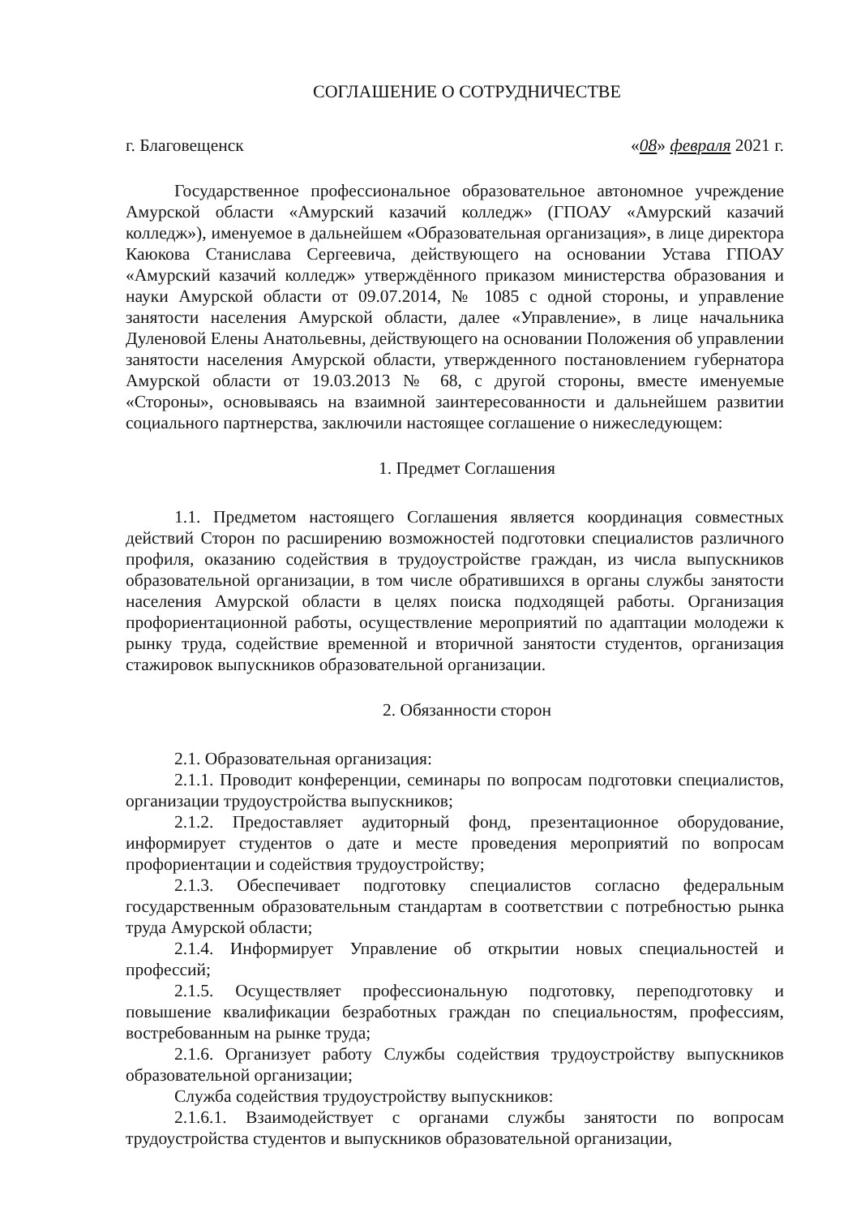СОГЛАШЕНИЕ О СОТРУДНИЧЕСТВЕ
г. Благовещенск «08» февраля 2021 г.
Государственное профессиональное образовательное автономное учреждение Амурской области «Амурский казачий колледж» (ГПОАУ «Амурский казачий колледж»), именуемое в дальнейшем «Образовательная организация», в лице директора Каюкова Станислава Сергеевича, действующего на основании Устава ГПОАУ «Амурский казачий колледж» утверждённого приказом министерства образования и науки Амурской области от 09.07.2014, № 1085 с одной стороны, и управление занятости населения Амурской области, далее «Управление», в лице начальника Дуленовой Елены Анатольевны, действующего на основании Положения об управлении занятости населения Амурской области, утвержденного постановлением губернатора Амурской области от 19.03.2013 № 68, с другой стороны, вместе именуемые «Стороны», основываясь на взаимной заинтересованности и дальнейшем развитии социального партнерства, заключили настоящее соглашение о нижеследующем:
1. Предмет Соглашения
1.1. Предметом настоящего Соглашения является координация совместных действий Сторон по расширению возможностей подготовки специалистов различного профиля, оказанию содействия в трудоустройстве граждан, из числа выпускников образовательной организации, в том числе обратившихся в органы службы занятости населения Амурской области в целях поиска подходящей работы. Организация профориентационной работы, осуществление мероприятий по адаптации молодежи к рынку труда, содействие временной и вторичной занятости студентов, организация стажировок выпускников образовательной организации.
2. Обязанности сторон
2.1. Образовательная организация:
2.1.1. Проводит конференции, семинары по вопросам подготовки специалистов, организации трудоустройства выпускников;
2.1.2. Предоставляет аудиторный фонд, презентационное оборудование, информирует студентов о дате и месте проведения мероприятий по вопросам профориентации и содействия трудоустройству;
2.1.3. Обеспечивает подготовку специалистов согласно федеральным государственным образовательным стандартам в соответствии с потребностью рынка труда Амурской области;
2.1.4. Информирует Управление об открытии новых специальностей и профессий;
2.1.5. Осуществляет профессиональную подготовку, переподготовку и повышение квалификации безработных граждан по специальностям, профессиям, востребованным на рынке труда;
2.1.6. Организует работу Службы содействия трудоустройству выпускников образовательной организации;
Служба содействия трудоустройству выпускников:
2.1.6.1. Взаимодействует с органами службы занятости по вопросам трудоустройства студентов и выпускников образовательной организации,